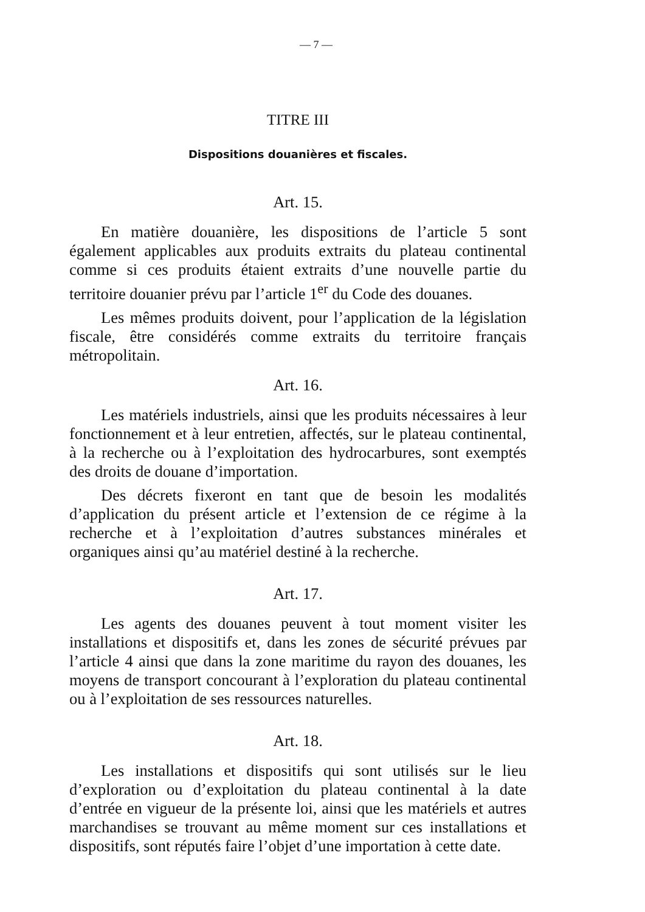— 7 —
TITRE III
Dispositions douanières et fiscales.
Art. 15.
En matière douanière, les dispositions de l’article 5 sont également applicables aux produits extraits du plateau continental comme si ces produits étaient extraits d’une nouvelle partie du territoire douanier prévu par l’article 1<sup>er</sup> du Code des douanes.
Les mêmes produits doivent, pour l’application de la législation fiscale, être considérés comme extraits du territoire français métropolitain.
Art. 16.
Les matériels industriels, ainsi que les produits nécessaires à leur fonctionnement et à leur entretien, affectés, sur le plateau continental, à la recherche ou à l’exploitation des hydrocarbures, sont exemptés des droits de douane d’importation.
Des décrets fixeront en tant que de besoin les modalités d’application du présent article et l’extension de ce régime à la recherche et à l’exploitation d’autres substances minérales et organiques ainsi qu’au matériel destiné à la recherche.
Art. 17.
Les agents des douanes peuvent à tout moment visiter les installations et dispositifs et, dans les zones de sécurité prévues par l’article 4 ainsi que dans la zone maritime du rayon des douanes, les moyens de transport concourant à l’exploration du plateau continental ou à l’exploitation de ses ressources naturelles.
Art. 18.
Les installations et dispositifs qui sont utilisés sur le lieu d’exploration ou d’exploitation du plateau continental à la date d’entrée en vigueur de la présente loi, ainsi que les matériels et autres marchandises se trouvant au même moment sur ces installations et dispositifs, sont réputés faire l’objet d’une importation à cette date.